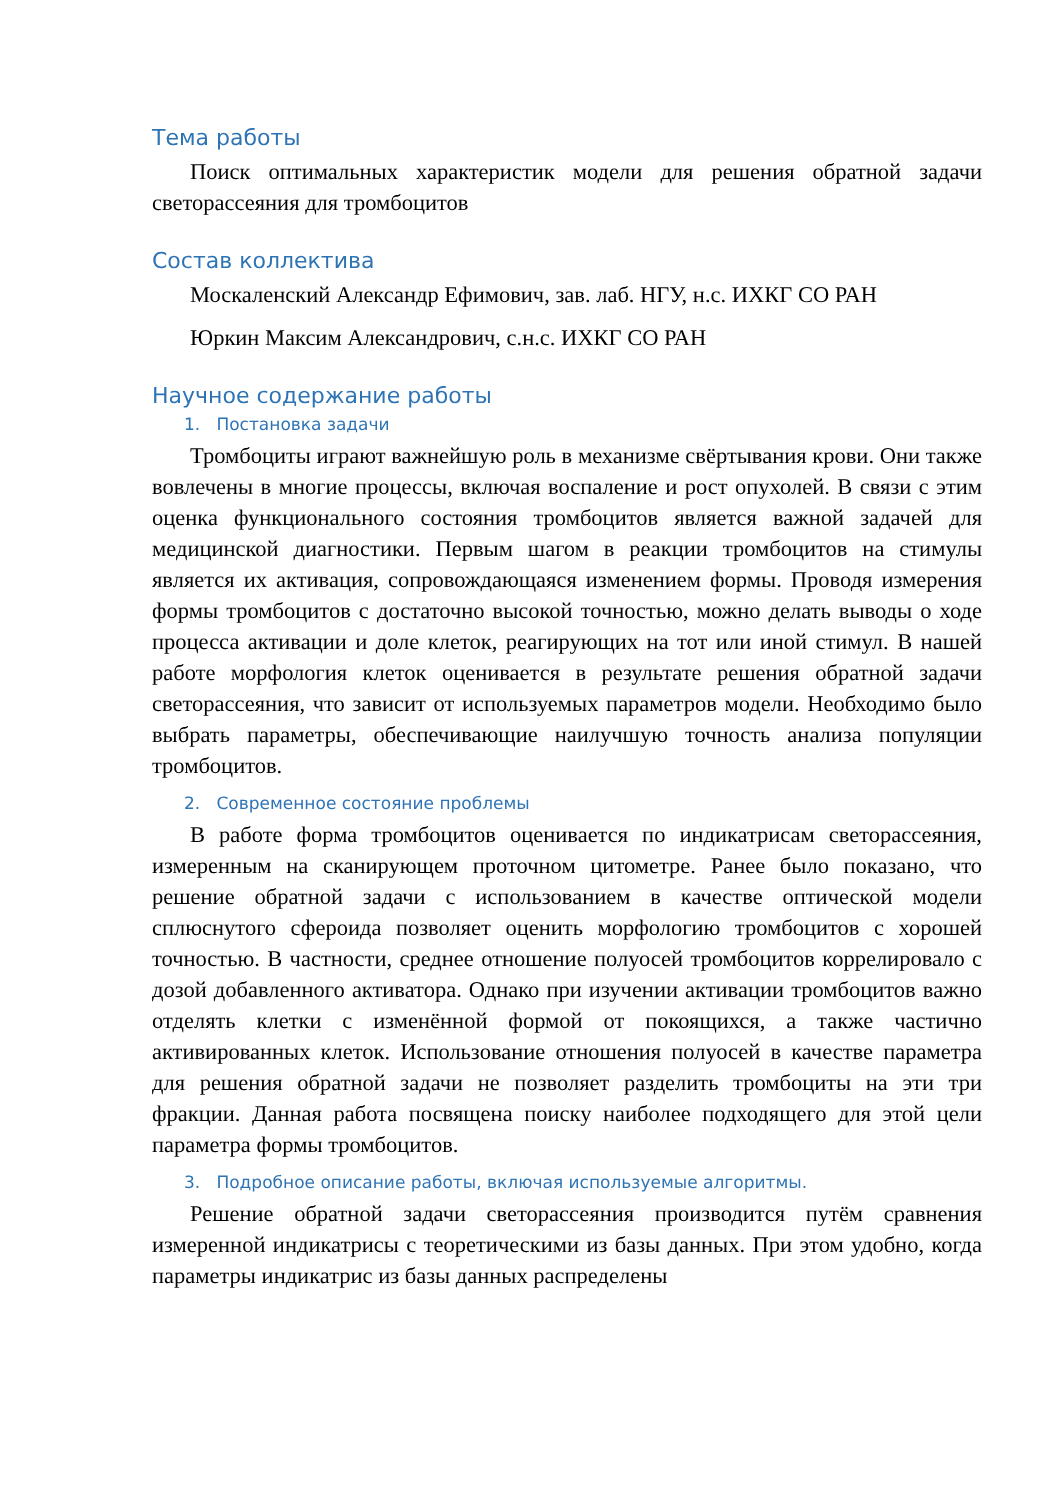Тема работы
Поиск оптимальных характеристик модели для решения обратной задачи светорассеяния для тромбоцитов
Состав коллектива
Москаленский Александр Ефимович, зав. лаб. НГУ, н.с. ИХКГ СО РАН
Юркин Максим Александрович, с.н.с. ИХКГ СО РАН
Научное содержание работы
1. Постановка задачи
Тромбоциты играют важнейшую роль в механизме свёртывания крови. Они также вовлечены в многие процессы, включая воспаление и рост опухолей. В связи с этим оценка функционального состояния тромбоцитов является важной задачей для медицинской диагностики. Первым шагом в реакции тромбоцитов на стимулы является их активация, сопровождающаяся изменением формы. Проводя измерения формы тромбоцитов с достаточно высокой точностью, можно делать выводы о ходе процесса активации и доле клеток, реагирующих на тот или иной стимул. В нашей работе морфология клеток оценивается в результате решения обратной задачи светорассеяния, что зависит от используемых параметров модели. Необходимо было выбрать параметры, обеспечивающие наилучшую точность анализа популяции тромбоцитов.
2. Современное состояние проблемы
В работе форма тромбоцитов оценивается по индикатрисам светорассеяния, измеренным на сканирующем проточном цитометре. Ранее было показано, что решение обратной задачи с использованием в качестве оптической модели сплюснутого сфероида позволяет оценить морфологию тромбоцитов с хорошей точностью. В частности, среднее отношение полуосей тромбоцитов коррелировало с дозой добавленного активатора. Однако при изучении активации тромбоцитов важно отделять клетки с изменённой формой от покоящихся, а также частично активированных клеток. Использование отношения полуосей в качестве параметра для решения обратной задачи не позволяет разделить тромбоциты на эти три фракции. Данная работа посвящена поиску наиболее подходящего для этой цели параметра формы тромбоцитов.
3. Подробное описание работы, включая используемые алгоритмы.
Решение обратной задачи светорассеяния производится путём сравнения измеренной индикатрисы с теоретическими из базы данных. При этом удобно, когда параметры индикатрис из базы данных распределены